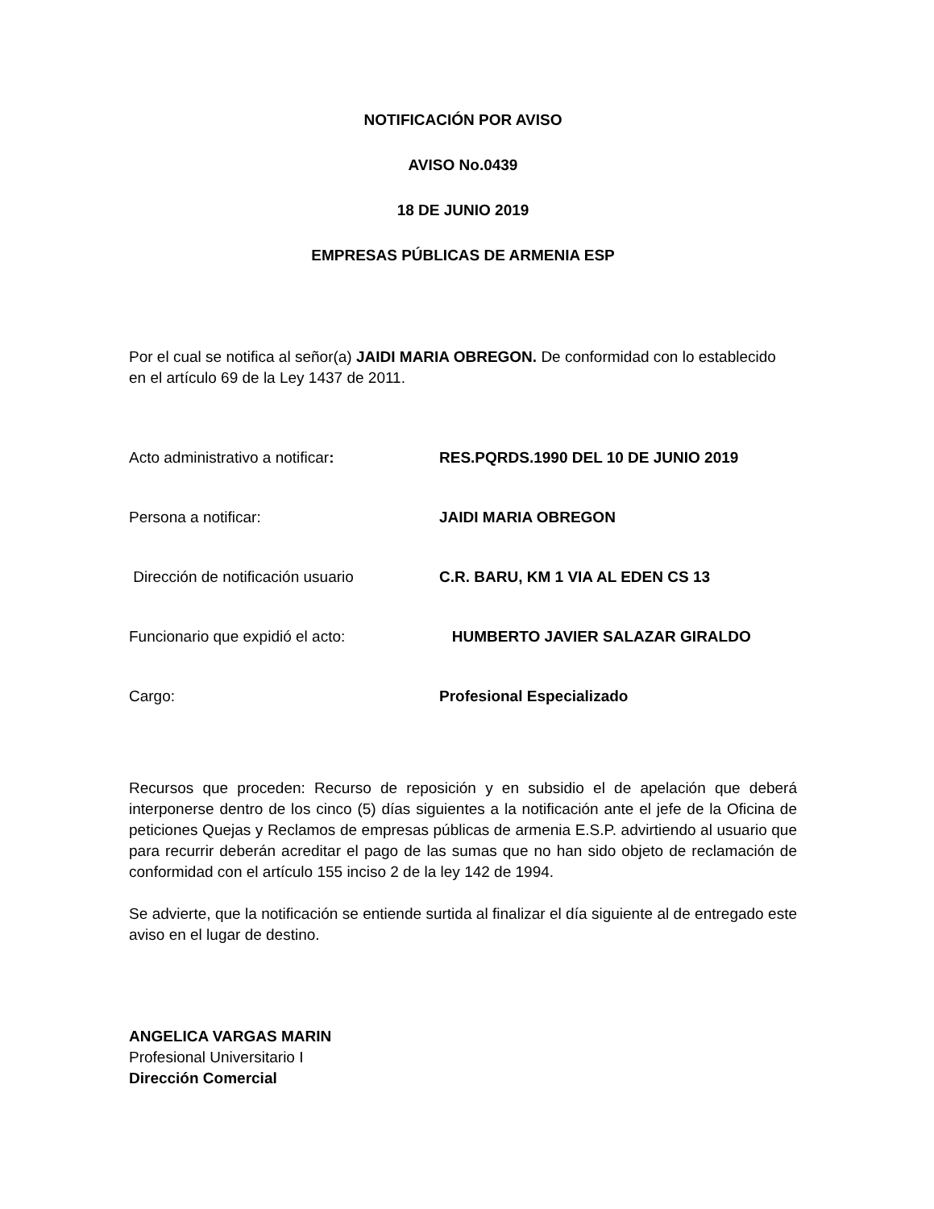NOTIFICACIÓN POR AVISO
AVISO No.0439
18 DE JUNIO 2019
EMPRESAS PÚBLICAS DE ARMENIA ESP
Por el cual se notifica al señor(a) JAIDI MARIA OBREGON. De conformidad con lo establecido en el artículo 69 de la Ley 1437 de 2011.
Acto administrativo a notificar: RES.PQRDS.1990 DEL 10 DE JUNIO 2019
Persona a notificar: JAIDI MARIA OBREGON
Dirección de notificación usuario C.R. BARU, KM 1 VIA AL EDEN CS 13
Funcionario que expidió el acto: HUMBERTO JAVIER SALAZAR GIRALDO
Cargo: Profesional Especializado
Recursos que proceden: Recurso de reposición y en subsidio el de apelación que deberá interponerse dentro de los cinco (5) días siguientes a la notificación ante el jefe de la Oficina de peticiones Quejas y Reclamos de empresas públicas de armenia E.S.P. advirtiendo al usuario que para recurrir deberán acreditar el pago de las sumas que no han sido objeto de reclamación de conformidad con el artículo 155 inciso 2 de la ley 142 de 1994.
Se advierte, que la notificación se entiende surtida al finalizar el día siguiente al de entregado este aviso en el lugar de destino.
ANGELICA VARGAS MARIN
Profesional Universitario I
Dirección Comercial